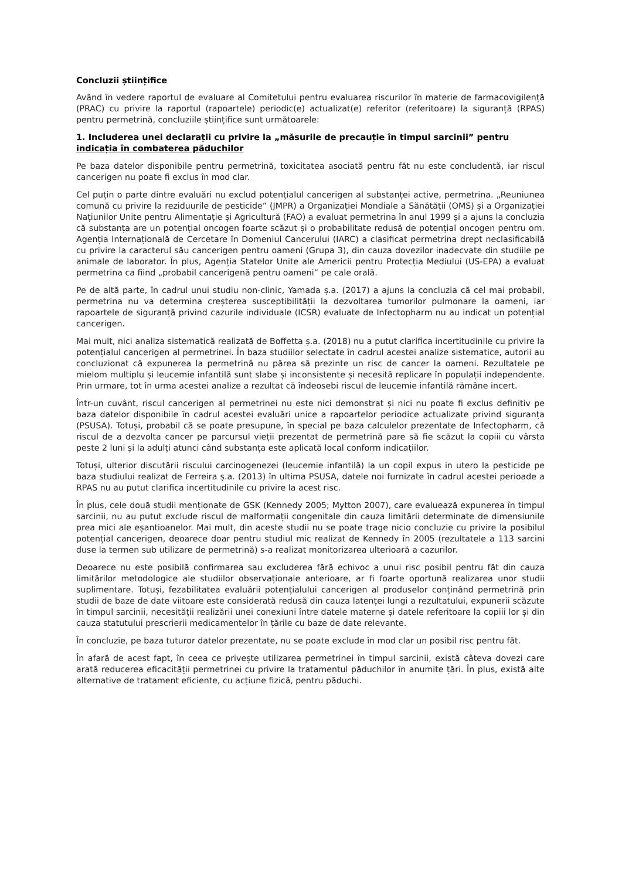Concluzii științifice
Având în vedere raportul de evaluare al Comitetului pentru evaluarea riscurilor în materie de farmacovigilență (PRAC) cu privire la raportul (rapoartele) periodic(e) actualizat(e) referitor (referitoare) la siguranță (RPAS) pentru permetrină, concluziile științifice sunt următoarele:
1. Includerea unei declarații cu privire la „măsurile de precauție în timpul sarcinii” pentru indicația în combaterea păduchilor
Pe baza datelor disponibile pentru permetrină, toxicitatea asociată pentru făt nu este concludentă, iar riscul cancerigen nu poate fi exclus în mod clar.
Cel puțin o parte dintre evaluări nu exclud potențialul cancerigen al substanței active, permetrina. „Reuniunea comună cu privire la reziduurile de pesticide” (JMPR) a Organizației Mondiale a Sănătății (OMS) și a Organizației Națiunilor Unite pentru Alimentație și Agricultură (FAO) a evaluat permetrina în anul 1999 și a ajuns la concluzia că substanța are un potențial oncogen foarte scăzut și o probabilitate redusă de potențial oncogen pentru om. Agenția Internațională de Cercetare în Domeniul Cancerului (IARC) a clasificat permetrina drept neclasificabilă cu privire la caracterul său cancerigen pentru oameni (Grupa 3), din cauza dovezilor inadecvate din studiile pe animale de laborator. În plus, Agenția Statelor Unite ale Americii pentru Protecția Mediului (US-EPA) a evaluat permetrina ca fiind „probabil cancerigenă pentru oameni” pe cale orală.
Pe de altă parte, în cadrul unui studiu non-clinic, Yamada ș.a. (2017) a ajuns la concluzia că cel mai probabil, permetrina nu va determina creșterea susceptibilității la dezvoltarea tumorilor pulmonare la oameni, iar rapoartele de siguranță privind cazurile individuale (ICSR) evaluate de Infectopharm nu au indicat un potențial cancerigen.
Mai mult, nici analiza sistematică realizată de Boffetta ș.a. (2018) nu a putut clarifica incertitudinile cu privire la potențialul cancerigen al permetrinei. În baza studiilor selectate în cadrul acestei analize sistematice, autorii au concluzionat că expunerea la permetrină nu părea să prezinte un risc de cancer la oameni. Rezultatele pe mielom multiplu și leucemie infantilă sunt slabe și inconsistente și necesită replicare în populații independente. Prin urmare, tot în urma acestei analize a rezultat că îndeosebi riscul de leucemie infantilă rămâne incert.
Într-un cuvânt, riscul cancerigen al permetrinei nu este nici demonstrat și nici nu poate fi exclus definitiv pe baza datelor disponibile în cadrul acestei evaluări unice a rapoartelor periodice actualizate privind siguranța (PSUSA). Totuși, probabil că se poate presupune, în special pe baza calculelor prezentate de Infectopharm, că riscul de a dezvolta cancer pe parcursul vieții prezentat de permetrină pare să fie scăzut la copiii cu vârsta peste 2 luni și la adulți atunci când substanța este aplicată local conform indicațiilor.
Totuși, ulterior discutării riscului carcinogenezei (leucemie infantilă) la un copil expus in utero la pesticide pe baza studiului realizat de Ferreira ș.a. (2013) în ultima PSUSA, datele noi furnizate în cadrul acestei perioade a RPAS nu au putut clarifica incertitudinile cu privire la acest risc.
În plus, cele două studii menționate de GSK (Kennedy 2005; Mytton 2007), care evaluează expunerea în timpul sarcinii, nu au putut exclude riscul de malformații congenitale din cauza limitării determinate de dimensiunile prea mici ale eșantioanelor. Mai mult, din aceste studii nu se poate trage nicio concluzie cu privire la posibilul potențial cancerigen, deoarece doar pentru studiul mic realizat de Kennedy în 2005 (rezultatele a 113 sarcini duse la termen sub utilizare de permetrină) s-a realizat monitorizarea ulterioară a cazurilor.
Deoarece nu este posibilă confirmarea sau excluderea fără echivoc a unui risc posibil pentru făt din cauza limitărilor metodologice ale studiilor observaționale anterioare, ar fi foarte oportună realizarea unor studii suplimentare. Totuși, fezabilitatea evaluării potențialului cancerigen al produselor conținând permetrină prin studii de baze de date viitoare este considerată redusă din cauza latenței lungi a rezultatului, expunerii scăzute în timpul sarcinii, necesității realizării unei conexiuni între datele materne și datele referitoare la copiii lor și din cauza statutului prescrierii medicamentelor în țările cu baze de date relevante.
În concluzie, pe baza tuturor datelor prezentate, nu se poate exclude în mod clar un posibil risc pentru făt.
În afară de acest fapt, în ceea ce privește utilizarea permetrinei în timpul sarcinii, există câteva dovezi care arată reducerea eficacității permetrinei cu privire la tratamentul păduchilor în anumite țări. În plus, există alte alternative de tratament eficiente, cu acțiune fizică, pentru păduchi.